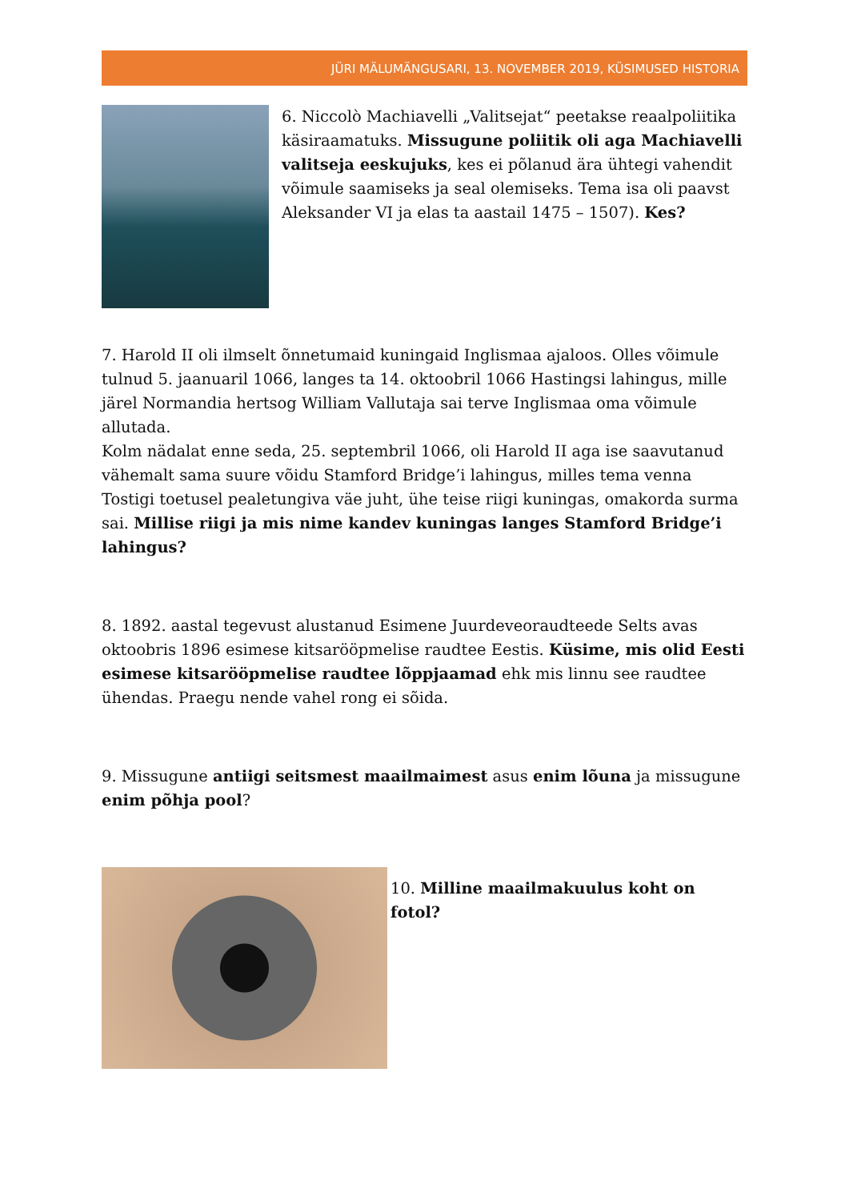JÜRI MÄLUMÄNGUSARI, 13. NOVEMBER 2019, KÜSIMUSED HISTORIA
6. Niccolò Machiavelli „Valitsejat“ peetakse reaalpoliitika käsiraamatuks. Missugune poliitik oli aga Machiavelli valitseja eeskujuks, kes ei põlanud ära ühtegi vahendit võimule saamiseks ja seal olemiseks. Tema isa oli paavst Aleksander VI ja elas ta aastail 1475 – 1507). Kes?
7. Harold II oli ilmselt õnnetumaid kuningaid Inglismaa ajaloos. Olles võimule tulnud 5. jaanuaril 1066, langes ta 14. oktoobril 1066 Hastingsi lahingus, mille järel Normandia hertsog William Vallutaja sai terve Inglismaa oma võimule allutada.
Kolm nädalat enne seda, 25. septembril 1066, oli Harold II aga ise saavutanud vähemalt sama suure võidu Stamford Bridge’i lahingus, milles tema venna Tostigi toetusel pealetungiva väe juht, ühe teise riigi kuningas, omakorda surma sai. Millise riigi ja mis nime kandev kuningas langes Stamford Bridge’i lahingus?
8. 1892. aastal tegevust alustanud Esimene Juurdeveoraudteede Selts avas oktoobris 1896 esimese kitsarööpmelise raudtee Eestis. Küsime, mis olid Eesti esimese kitsarööpmelise raudtee lõppjaamad ehk mis linnu see raudtee ühendas. Praegu nende vahel rong ei sõida.
9. Missugune antiigi seitsmest maailmaimest asus enim lõuna ja missugune enim põhja pool?
10. Milline maailmakuulus koht on fotol?